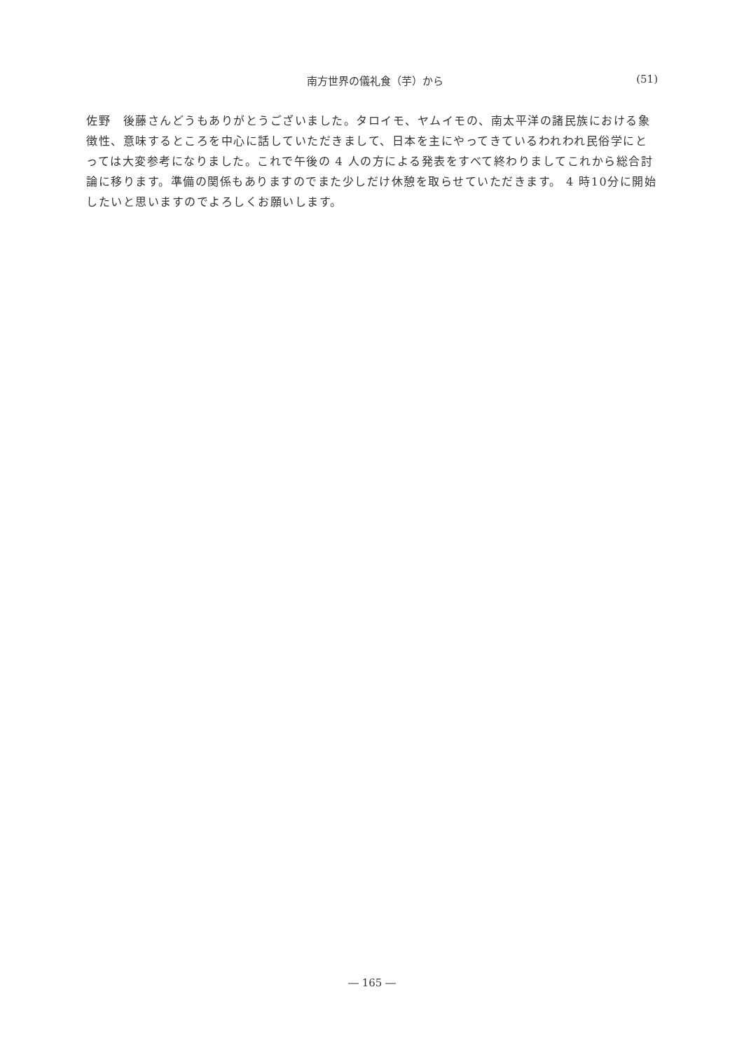南方世界の儀礼食（芋）から (51)
佐野　後藤さんどうもありがとうございました。タロイモ、ヤムイモの、南太平洋の諸民族における象徴性、意味するところを中心に話していただきまして、日本を主にやってきているわれわれ民俗学にとっては大変参考になりました。これで午後の 4 人の方による発表をすべて終わりましてこれから総合討論に移ります。準備の関係もありますのでまた少しだけ休憩を取らせていただきます。 4 時10分に開始したいと思いますのでよろしくお願いします。
― 165 ―